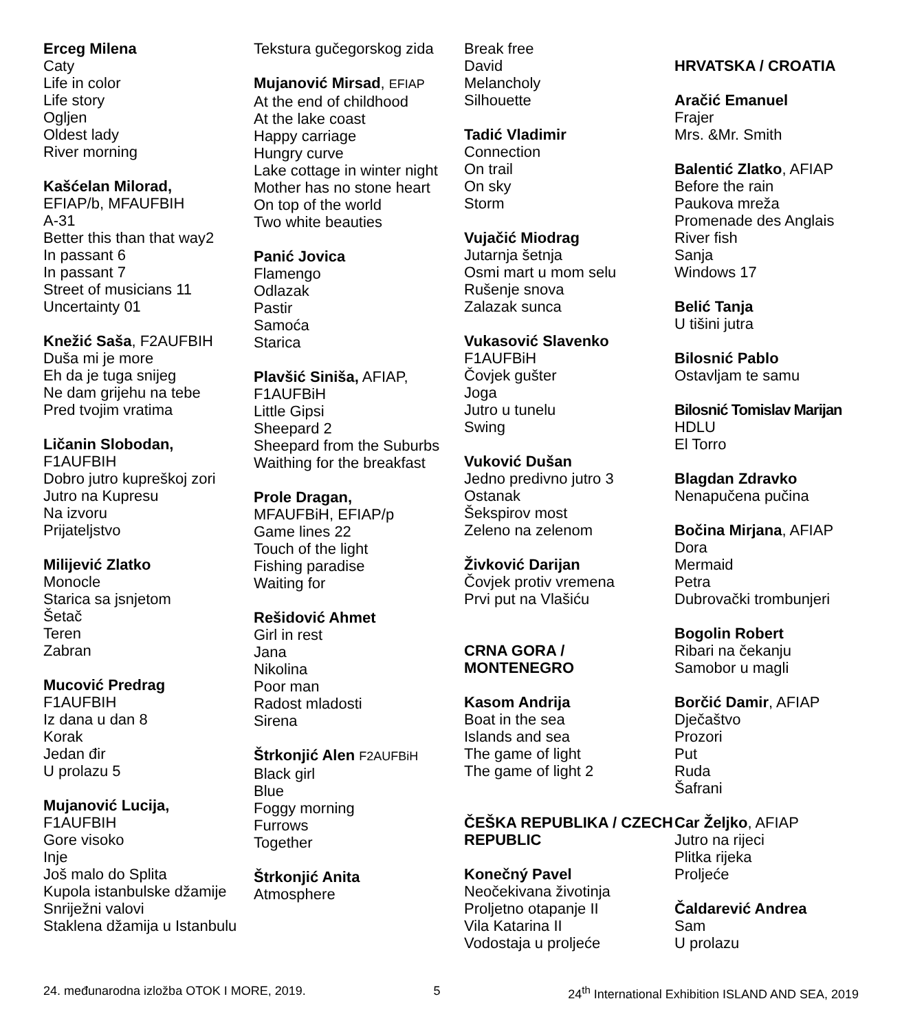Erceg Milena
Caty
Life in color
Life story
Ogljen
Oldest lady
River morning
Kašćelan Milorad,
EFIAP/b, MFAUFBIH
A-31
Better this than that way2
In passant 6
In passant 7
Street of musicians 11
Uncertainty 01
Knežić Saša, F2AUFBIH
Duša mi je more
Eh da je tuga snijeg
Ne dam grijehu na tebe
Pred tvojim vratima
Ličanin Slobodan,
F1AUFBIH
Dobro jutro kupreškoj zori
Jutro na Kupresu
Na izvoru
Prijateljstvo
Milijević Zlatko
Monocle
Starica sa jsnjetom
Šetač
Teren
Zabran
Mucović Predrag
F1AUFBIH
Iz dana u dan 8
Korak
Jedan đir
U prolazu 5
Mujanović Lucija,
F1AUFBIH
Gore visoko
Inje
Još malo do Splita
Kupola istanbulske džamije
Snriježni valovi
Staklena džamija u Istanbulu
Tekstura gučegorskog zida
Mujanović Mirsad, EFIAP
At the end of childhood
At the lake coast
Happy carriage
Hungry curve
Lake cottage in winter night
Mother has no stone heart
On top of the world
Two white beauties
Panić Jovica
Flamengo
Odlazak
Pastir
Samoća
Starica
Plavšić Siniša, AFIAP, F1AUFBiH
Little Gipsi
Sheepard 2
Sheepard from the Suburbs
Waithing for the breakfast
Prole Dragan,
MFAUFBiH, EFIAP/p
Game lines 22
Touch of the light
Fishing paradise
Waiting for
Rešidović Ahmet
Girl in rest
Jana
Nikolina
Poor man
Radost mladosti
Sirena
Štrkonjić Alen F2AUFBiH
Black girl
Blue
Foggy morning
Furrows
Together
Štrkonjić Anita
Atmosphere
Break free
David
Melancholy
Silhouette
Tadić Vladimir
Connection
On trail
On sky
Storm
Vujačić Miodrag
Jutarnja šetnja
Osmi mart u mom selu
Rušenje snova
Zalazak sunca
Vukasović Slavenko
F1AUFBiH
Čovjek gušter
Joga
Jutro u tunelu
Swing
Vuković Dušan
Jedno predivno jutro 3
Ostanak
Šekspirov most
Zeleno na zelenom
Živković Darijan
Čovjek protiv vremena
Prvi put na Vlašiću
CRNA GORA / MONTENEGRO
Kasom Andrija
Boat in the sea
Islands and sea
The game of light
The game of light 2
ČEŠKA REPUBLIKA / CZECH REPUBLIC
Konečný Pavel
Neočekivana životinja
Proljetno otapanje II
Vila Katarina II
Vodostaja u proljeće
HRVATSKA / CROATIA
Aračić Emanuel
Frajer
Mrs. &Mr. Smith
Balentić Zlatko, AFIAP
Before the rain
Paukova mreža
Promenade des Anglais
River fish
Sanja
Windows 17
Belić Tanja
U tišini jutra
Bilosnić Pablo
Ostavljam te samu
Bilosnić Tomislav Marijan
HDLU
El Torro
Blagdan Zdravko
Nenapučena pučina
Bočina Mirjana, AFIAP
Dora
Mermaid
Petra
Dubrovački trombunjeri
Bogolin Robert
Ribari na čekanju
Samobor u magli
Borčić Damir, AFIAP
Dječaštvo
Prozori
Put
Ruda
Šafrani
Car Željko, AFIAP
Jutro na rijeci
Plitka rijeka
Proljeće
Čaldarević Andrea
Sam
U prolazu
24. međunarodna izložba OTOK I MORE, 2019. 5 24<sup>th</sup> International Exhibition ISLAND AND SEA, 2019